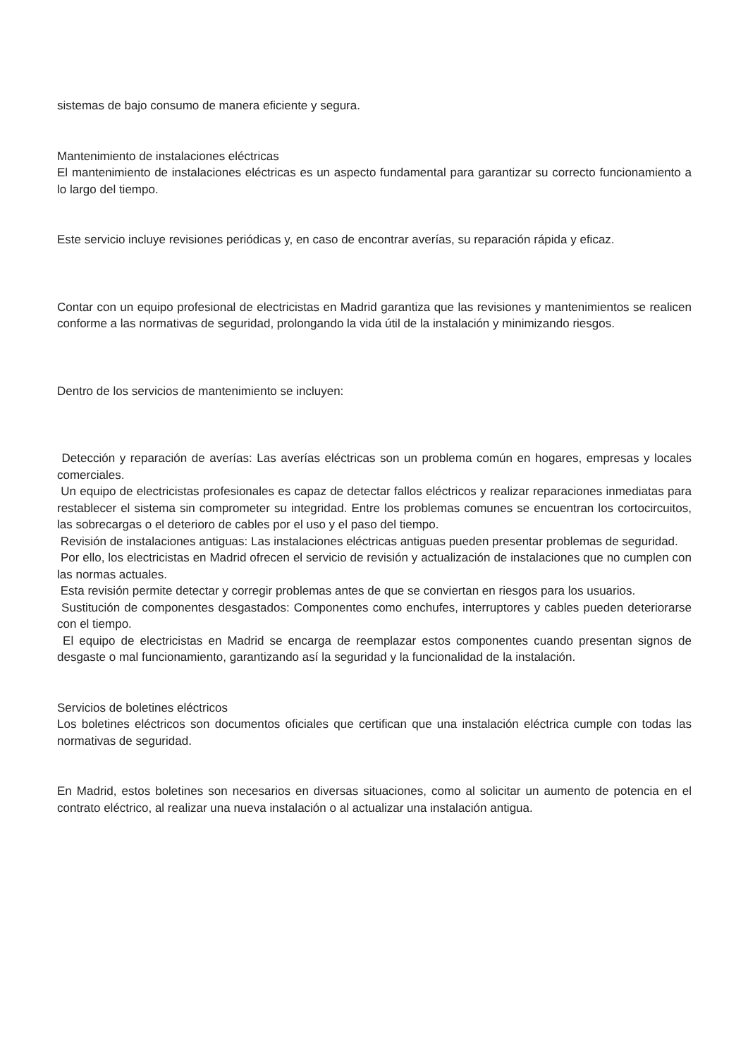sistemas de bajo consumo de manera eficiente y segura.
Mantenimiento de instalaciones eléctricas
El mantenimiento de instalaciones eléctricas es un aspecto fundamental para garantizar su correcto funcionamiento a lo largo del tiempo.
Este servicio incluye revisiones periódicas y, en caso de encontrar averías, su reparación rápida y eficaz.
Contar con un equipo profesional de electricistas en Madrid garantiza que las revisiones y mantenimientos se realicen conforme a las normativas de seguridad, prolongando la vida útil de la instalación y minimizando riesgos.
Dentro de los servicios de mantenimiento se incluyen:
Detección y reparación de averías: Las averías eléctricas son un problema común en hogares, empresas y locales comerciales.
Un equipo de electricistas profesionales es capaz de detectar fallos eléctricos y realizar reparaciones inmediatas para restablecer el sistema sin comprometer su integridad. Entre los problemas comunes se encuentran los cortocircuitos, las sobrecargas o el deterioro de cables por el uso y el paso del tiempo.
Revisión de instalaciones antiguas: Las instalaciones eléctricas antiguas pueden presentar problemas de seguridad.
Por ello, los electricistas en Madrid ofrecen el servicio de revisión y actualización de instalaciones que no cumplen con las normas actuales.
Esta revisión permite detectar y corregir problemas antes de que se conviertan en riesgos para los usuarios.
Sustitución de componentes desgastados: Componentes como enchufes, interruptores y cables pueden deteriorarse con el tiempo.
El equipo de electricistas en Madrid se encarga de reemplazar estos componentes cuando presentan signos de desgaste o mal funcionamiento, garantizando así la seguridad y la funcionalidad de la instalación.
Servicios de boletines eléctricos
Los boletines eléctricos son documentos oficiales que certifican que una instalación eléctrica cumple con todas las normativas de seguridad.
En Madrid, estos boletines son necesarios en diversas situaciones, como al solicitar un aumento de potencia en el contrato eléctrico, al realizar una nueva instalación o al actualizar una instalación antigua.